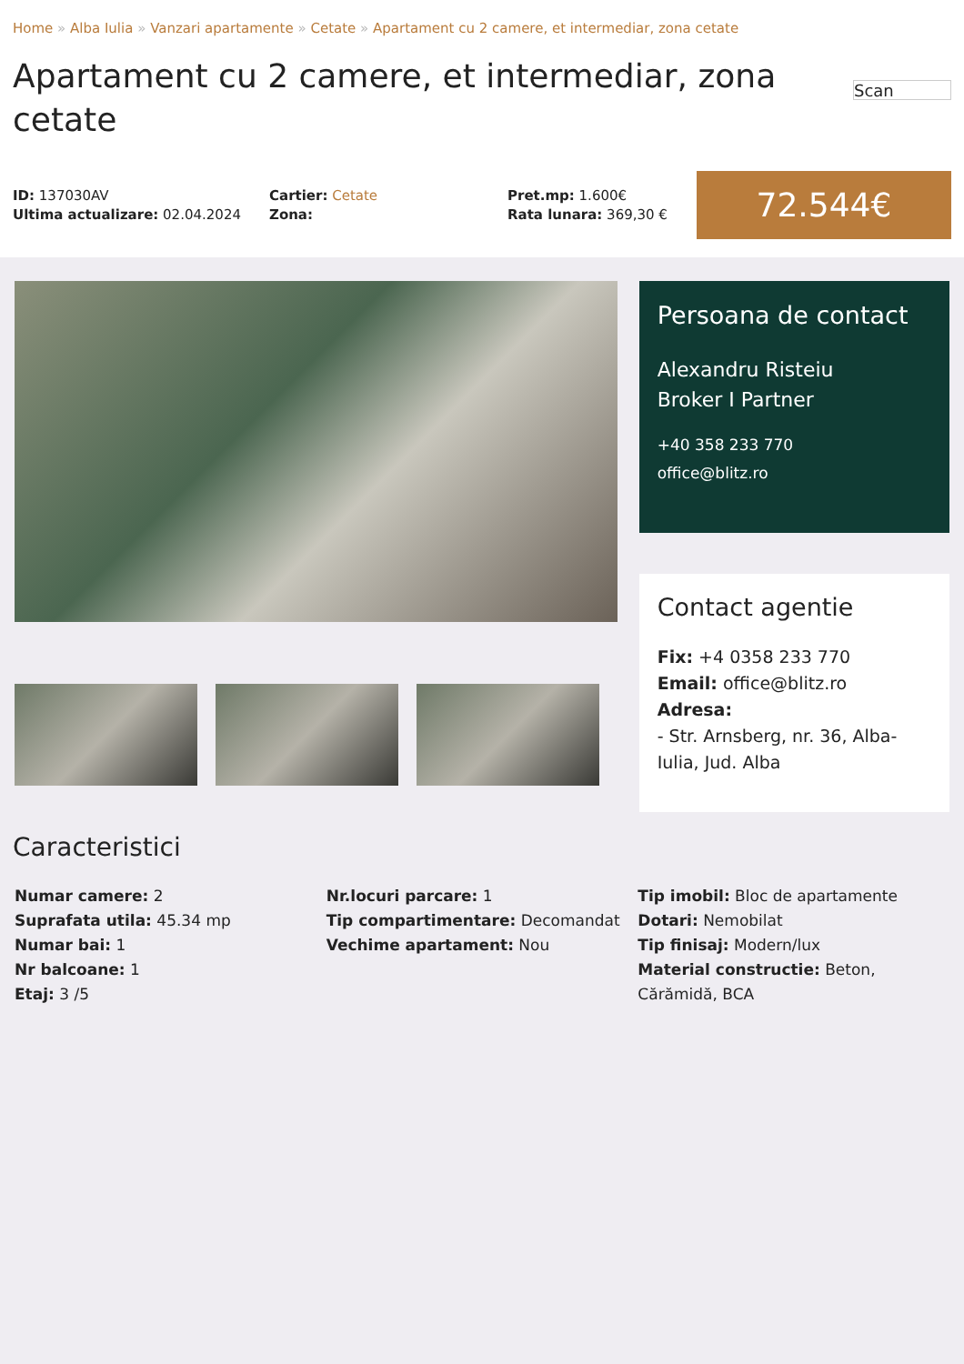Home » Alba Iulia » Vanzari apartamente » Cetate » Apartament cu 2 camere, et intermediar, zona cetate
Apartament cu 2 camere, et intermediar, zona cetate
Scan
ID: 137030AV
Ultima actualizare: 02.04.2024
Cartier: Cetate
Zona:
Pret.mp: 1.600€
Rata lunara: 369,30 €
72.544€
Persoana de contact
Alexandru Risteiu
Broker I Partner
+40 358 233 770
office@blitz.ro
Contact agentie
Fix: +4 0358 233 770
Email: office@blitz.ro
Adresa:
- Str. Arnsberg, nr. 36, Alba-Iulia, Jud. Alba
Caracteristici
Numar camere: 2
Suprafata utila: 45.34 mp
Numar bai: 1
Nr balcoane: 1
Etaj: 3 /5
Nr.locuri parcare: 1
Tip compartimentare: Decomandat
Vechime apartament: Nou
Tip imobil: Bloc de apartamente
Dotari: Nemobilat
Tip finisaj: Modern/lux
Material constructie: Beton, Cărămidă, BCA